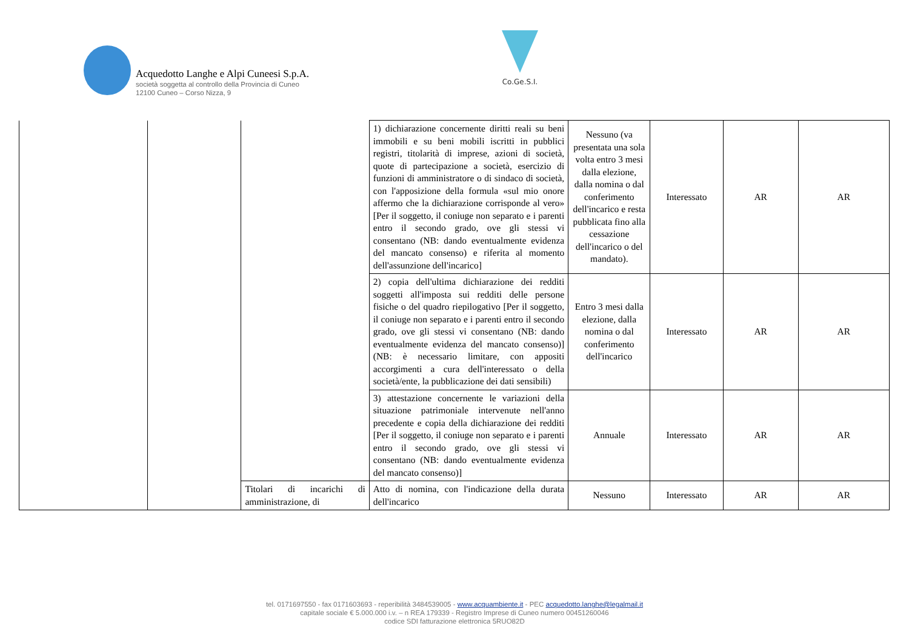Acquedotto Langhe e Alpi Cuneesi S.p.A.
società soggetta al controllo della Provincia di Cuneo
12100 Cuneo – Corso Nizza, 9
Co.Ge.S.I.
| | | | 1) dichiarazione concernente diritti reali su beni immobili e su beni mobili iscritti in pubblici registri, titolarità di imprese, azioni di società, quote di partecipazione a società, esercizio di funzioni di amministratore o di sindaco di società, con l'apposizione della formula «sul mio onore affermo che la dichiarazione corrisponde al vero» [Per il soggetto, il coniuge non separato e i parenti entro il secondo grado, ove gli stessi vi consentano (NB: dando eventualmente evidenza del mancato consenso) e riferita al momento dell'assunzione dell'incarico] | Nessuno (va presentata una sola volta entro 3 mesi dalla elezione, dalla nomina o dal conferimento dell'incarico e resta pubblicata fino alla cessazione dell'incarico o del mandato). | Interessato | AR | AR |
| | | | 2) copia dell'ultima dichiarazione dei redditi soggetti all'imposta sui redditi delle persone fisiche o del quadro riepilogativo [Per il soggetto, il coniuge non separato e i parenti entro il secondo grado, ove gli stessi vi consentano (NB: dando eventualmente evidenza del mancato consenso)] (NB: è necessario limitare, con appositi accorgimenti a cura dell'interessato o della società/ente, la pubblicazione dei dati sensibili) | Entro 3 mesi dalla elezione, dalla nomina o dal conferimento dell'incarico | Interessato | AR | AR |
| | | | 3) attestazione concernente le variazioni della situazione patrimoniale intervenute nell'anno precedente e copia della dichiarazione dei redditi [Per il soggetto, il coniuge non separato e i parenti entro il secondo grado, ove gli stessi vi consentano (NB: dando eventualmente evidenza del mancato consenso)] | Annuale | Interessato | AR | AR |
| | | Titolari di incarichi di amministrazione, di | Atto di nomina, con l'indicazione della durata dell'incarico | Nessuno | Interessato | AR | AR |
tel. 0171697550 - fax 0171603693 - reperibilità 3484539005 - www.acquambiente.it - PEC acquedotto.langhe@legalmail.it
capitale sociale € 5.000.000 i.v. – n REA 179339 - Registro Imprese di Cuneo numero 00451260046
codice SDI fatturazione elettronica 5RUO82D